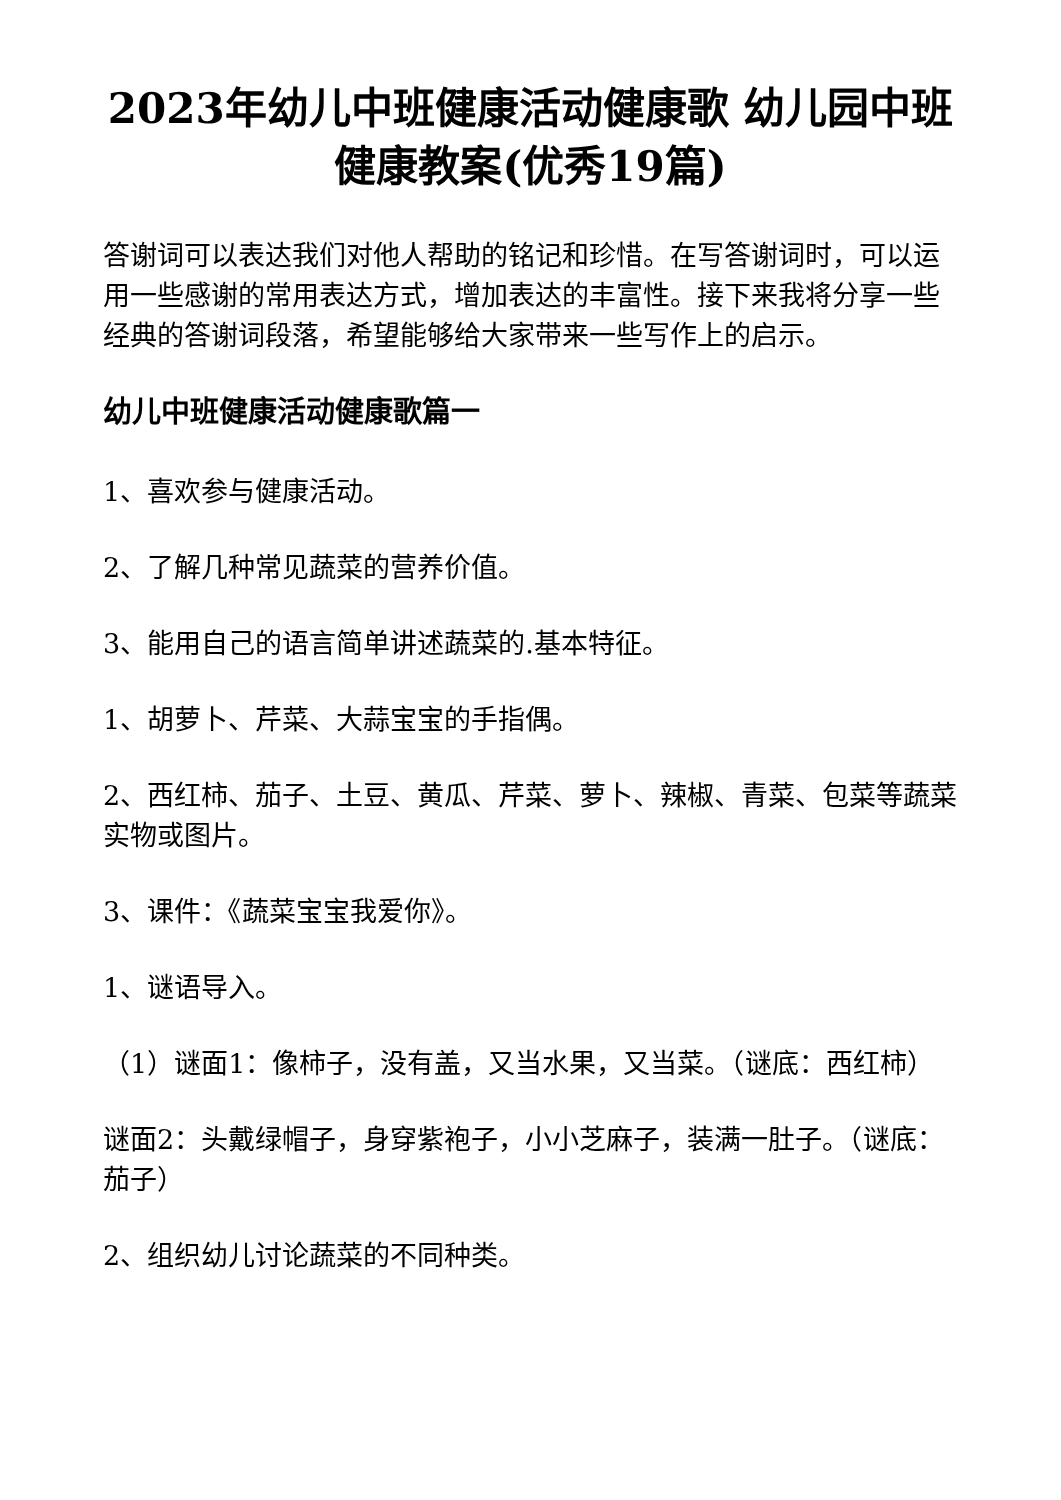2023年幼儿中班健康活动健康歌 幼儿园中班健康教案(优秀19篇)
答谢词可以表达我们对他人帮助的铭记和珍惜。在写答谢词时，可以运用一些感谢的常用表达方式，增加表达的丰富性。接下来我将分享一些经典的答谢词段落，希望能够给大家带来一些写作上的启示。
幼儿中班健康活动健康歌篇一
1、喜欢参与健康活动。
2、了解几种常见蔬菜的营养价值。
3、能用自己的语言简单讲述蔬菜的.基本特征。
1、胡萝卜、芹菜、大蒜宝宝的手指偶。
2、西红柿、茄子、土豆、黄瓜、芹菜、萝卜、辣椒、青菜、包菜等蔬菜实物或图片。
3、课件：《蔬菜宝宝我爱你》。
1、谜语导入。
（1）谜面1：像柿子，没有盖，又当水果，又当菜。（谜底：西红柿）
谜面2：头戴绿帽子，身穿紫袍子，小小芝麻子，装满一肚子。（谜底：茄子）
2、组织幼儿讨论蔬菜的不同种类。